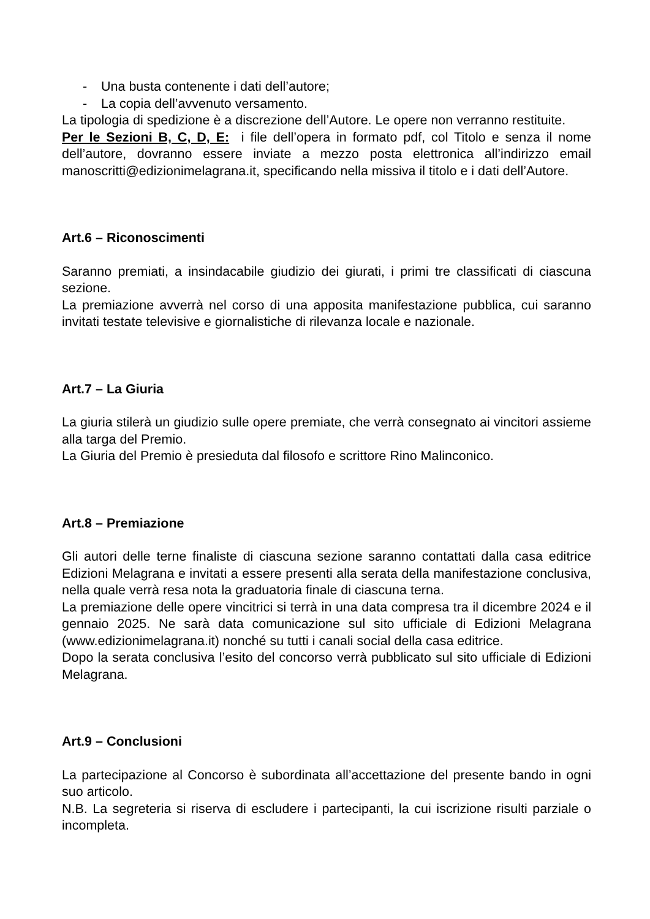- Una busta contenente i dati dell’autore;
- La copia dell’avvenuto versamento.
La tipologia di spedizione è a discrezione dell’Autore. Le opere non verranno restituite.
Per le Sezioni B, C, D, E: i file dell’opera in formato pdf, col Titolo e senza il nome dell’autore, dovranno essere inviate a mezzo posta elettronica all’indirizzo email manoscritti@edizionimelagrana.it, specificando nella missiva il titolo e i dati dell’Autore.
Art.6 – Riconoscimenti
Saranno premiati, a insindacabile giudizio dei giurati, i primi tre classificati di ciascuna sezione.
La premiazione avverrà nel corso di una apposita manifestazione pubblica, cui saranno invitati testate televisive e giornalistiche di rilevanza locale e nazionale.
Art.7 – La Giuria
La giuria stilerà un giudizio sulle opere premiate, che verrà consegnato ai vincitori assieme alla targa del Premio.
La Giuria del Premio è presieduta dal filosofo e scrittore Rino Malinconico.
Art.8 – Premiazione
Gli autori delle terne finaliste di ciascuna sezione saranno contattati dalla casa editrice Edizioni Melagrana e invitati a essere presenti alla serata della manifestazione conclusiva, nella quale verrà resa nota la graduatoria finale di ciascuna terna.
La premiazione delle opere vincitrici si terrà in una data compresa tra il dicembre 2024 e il gennaio 2025. Ne sarà data comunicazione sul sito ufficiale di Edizioni Melagrana (www.edizionimelagrana.it) nonché su tutti i canali social della casa editrice.
Dopo la serata conclusiva l’esito del concorso verrà pubblicato sul sito ufficiale di Edizioni Melagrana.
Art.9 – Conclusioni
La partecipazione al Concorso è subordinata all’accettazione del presente bando in ogni suo articolo.
N.B. La segreteria si riserva di escludere i partecipanti, la cui iscrizione risulti parziale o incompleta.